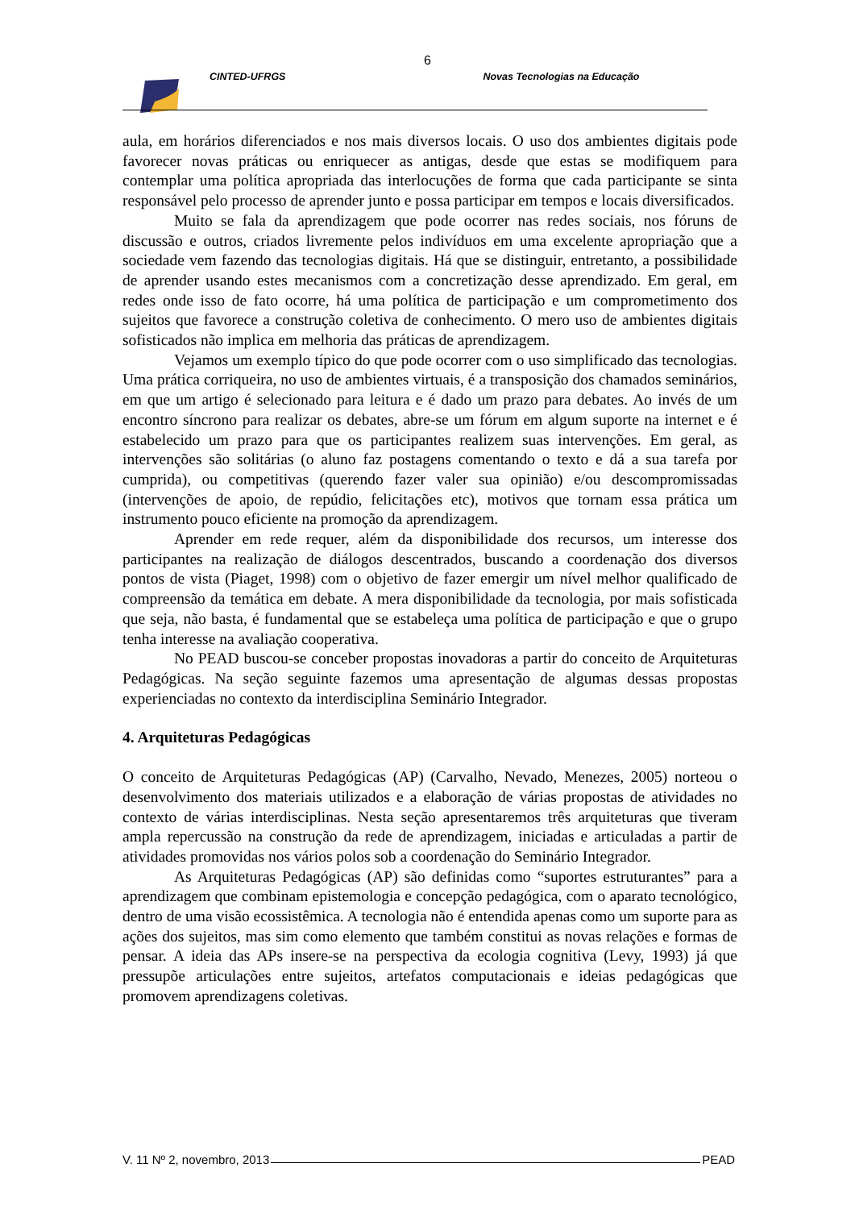6
CINTED-UFRGS Novas Tecnologias na Educação
aula, em horários diferenciados e nos mais diversos locais. O uso dos ambientes digitais pode favorecer novas práticas ou enriquecer as antigas, desde que estas se modifiquem para contemplar uma política apropriada das interlocuções de forma que cada participante se sinta responsável pelo processo de aprender junto e possa participar em tempos e locais diversificados.
Muito se fala da aprendizagem que pode ocorrer nas redes sociais, nos fóruns de discussão e outros, criados livremente pelos indivíduos em uma excelente apropriação que a sociedade vem fazendo das tecnologias digitais. Há que se distinguir, entretanto, a possibilidade de aprender usando estes mecanismos com a concretização desse aprendizado. Em geral, em redes onde isso de fato ocorre, há uma política de participação e um comprometimento dos sujeitos que favorece a construção coletiva de conhecimento. O mero uso de ambientes digitais sofisticados não implica em melhoria das práticas de aprendizagem.
Vejamos um exemplo típico do que pode ocorrer com o uso simplificado das tecnologias. Uma prática corriqueira, no uso de ambientes virtuais, é a transposição dos chamados seminários, em que um artigo é selecionado para leitura e é dado um prazo para debates. Ao invés de um encontro síncrono para realizar os debates, abre-se um fórum em algum suporte na internet e é estabelecido um prazo para que os participantes realizem suas intervenções. Em geral, as intervenções são solitárias (o aluno faz postagens comentando o texto e dá a sua tarefa por cumprida), ou competitivas (querendo fazer valer sua opinião) e/ou descompromissadas (intervenções de apoio, de repúdio, felicitações etc), motivos que tornam essa prática um instrumento pouco eficiente na promoção da aprendizagem.
Aprender em rede requer, além da disponibilidade dos recursos, um interesse dos participantes na realização de diálogos descentrados, buscando a coordenação dos diversos pontos de vista (Piaget, 1998) com o objetivo de fazer emergir um nível melhor qualificado de compreensão da temática em debate. A mera disponibilidade da tecnologia, por mais sofisticada que seja, não basta, é fundamental que se estabeleça uma política de participação e que o grupo tenha interesse na avaliação cooperativa.
No PEAD buscou-se conceber propostas inovadoras a partir do conceito de Arquiteturas Pedagógicas. Na seção seguinte fazemos uma apresentação de algumas dessas propostas experienciadas no contexto da interdisciplina Seminário Integrador.
4. Arquiteturas Pedagógicas
O conceito de Arquiteturas Pedagógicas (AP) (Carvalho, Nevado, Menezes, 2005) norteou o desenvolvimento dos materiais utilizados e a elaboração de várias propostas de atividades no contexto de várias interdisciplinas. Nesta seção apresentaremos três arquiteturas que tiveram ampla repercussão na construção da rede de aprendizagem, iniciadas e articuladas a partir de atividades promovidas nos vários polos sob a coordenação do Seminário Integrador.
As Arquiteturas Pedagógicas (AP) são definidas como “suportes estruturantes” para a aprendizagem que combinam epistemologia e concepção pedagógica, com o aparato tecnológico, dentro de uma visão ecossistêmica. A tecnologia não é entendida apenas como um suporte para as ações dos sujeitos, mas sim como elemento que também constitui as novas relações e formas de pensar. A ideia das APs insere-se na perspectiva da ecologia cognitiva (Levy, 1993) já que pressupõe articulações entre sujeitos, artefatos computacionais e ideias pedagógicas que promovem aprendizagens coletivas.
V. 11 Nº 2, novembro, 2013 PEAD